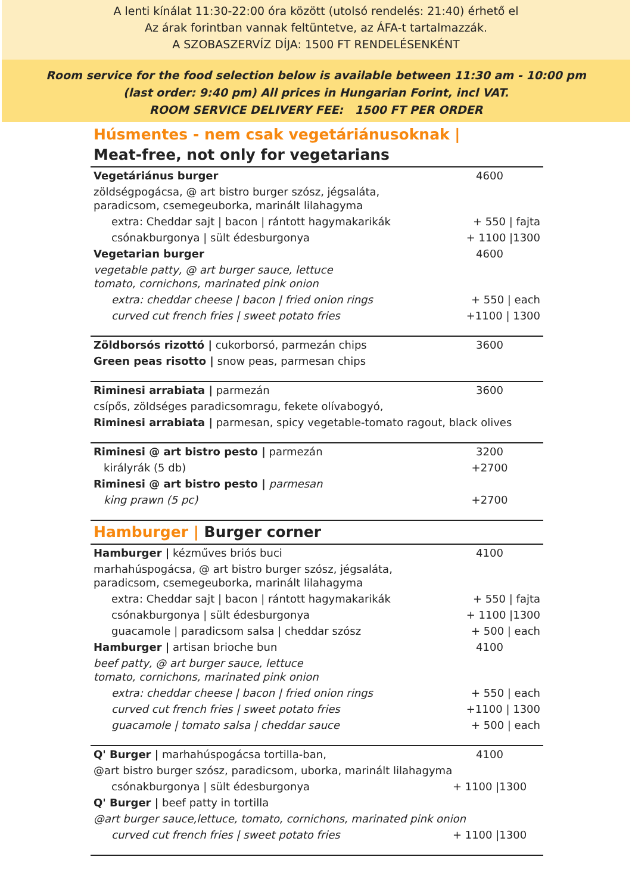A lenti kínálat 11:30-22:00 óra között (utolsó rendelés: 21:40) érhető el
Az árak forintban vannak feltüntetve, az ÁFA-t tartalmazzák.
A SZOBASZERVÍZ DÍJA: 1500 FT RENDELÉSENKÉNT
Room service for the food selection below is available between 11:30 am - 10:00 pm
(last order: 9:40 pm) All prices in Hungarian Forint, incl VAT.
ROOM SERVICE DELIVERY FEE: 1500 FT PER ORDER
Húsmentes - nem csak vegetáriánusoknak |
Meat-free, not only for vegetarians
| Vegetáriánus burger | 4600 |
| zöldségpogácsa, @ art bistro burger szósz, jégsaláta, paradicsom, csemegeuborka, marinált lilahagyma | |
| extra: Cheddar sajt / bacon / rántott hagymakarikák | + 550 / fajta |
| csónakburgonya / sült édesburgonya | + 1100 /1300 |
| Vegetarian burger | 4600 |
| vegetable patty, @ art burger sauce, lettuce tomato, cornichons, marinated pink onion | |
| extra: cheddar cheese / bacon / fried onion rings | + 550 / each |
| curved cut french fries / sweet potato fries | +1100 / 1300 |
| Zöldborsós rizottó / cukorborsó, parmezán chips | 3600 |
| Green peas risotto / snow peas, parmesan chips | |
| Riminesi arrabiata / parmezán | 3600 |
| csípős, zöldséges paradicsomragu, fekete olívabogyó, | |
| Riminesi arrabiata / parmesan, spicy vegetable-tomato ragout, black olives | |
| Riminesi @ art bistro pesto / parmezán | 3200 |
| királyrák (5 db) | +2700 |
| Riminesi @ art bistro pesto / parmesan | |
| king prawn (5 pc) | +2700 |
| Hamburger / Burger corner |
| Hamburger / kézműves briós buci | 4100 |
| marhahúspogácsa, @ art bistro burger szósz, jégsaláta, paradicsom, csemegeuborka, marinált lilahagyma | |
| extra: Cheddar sajt / bacon / rántott hagymakarikák | + 550 / fajta |
| csónakburgonya / sült édesburgonya | + 1100 /1300 |
| guacamole / paradicsom salsa / cheddar szósz | + 500 / each |
| Hamburger / artisan brioche bun | 4100 |
| beef patty, @ art burger sauce, lettuce tomato, cornichons, marinated pink onion | |
| extra: cheddar cheese / bacon / fried onion rings | + 550 / each |
| curved cut french fries / sweet potato fries | +1100 / 1300 |
| guacamole / tomato salsa / cheddar sauce | + 500 / each |
| Q' Burger / marhahúspogácsa tortilla-ban, | 4100 |
| @art bistro burger szósz, paradicsom, uborka, marinált lilahagyma | |
| csónakburgonya / sült édesburgonya | + 1100 /1300 |
| Q' Burger / beef patty in tortilla | |
| @art burger sauce,lettuce, tomato, cornichons, marinated pink onion | |
| curved cut french fries / sweet potato fries | + 1100 /1300 |